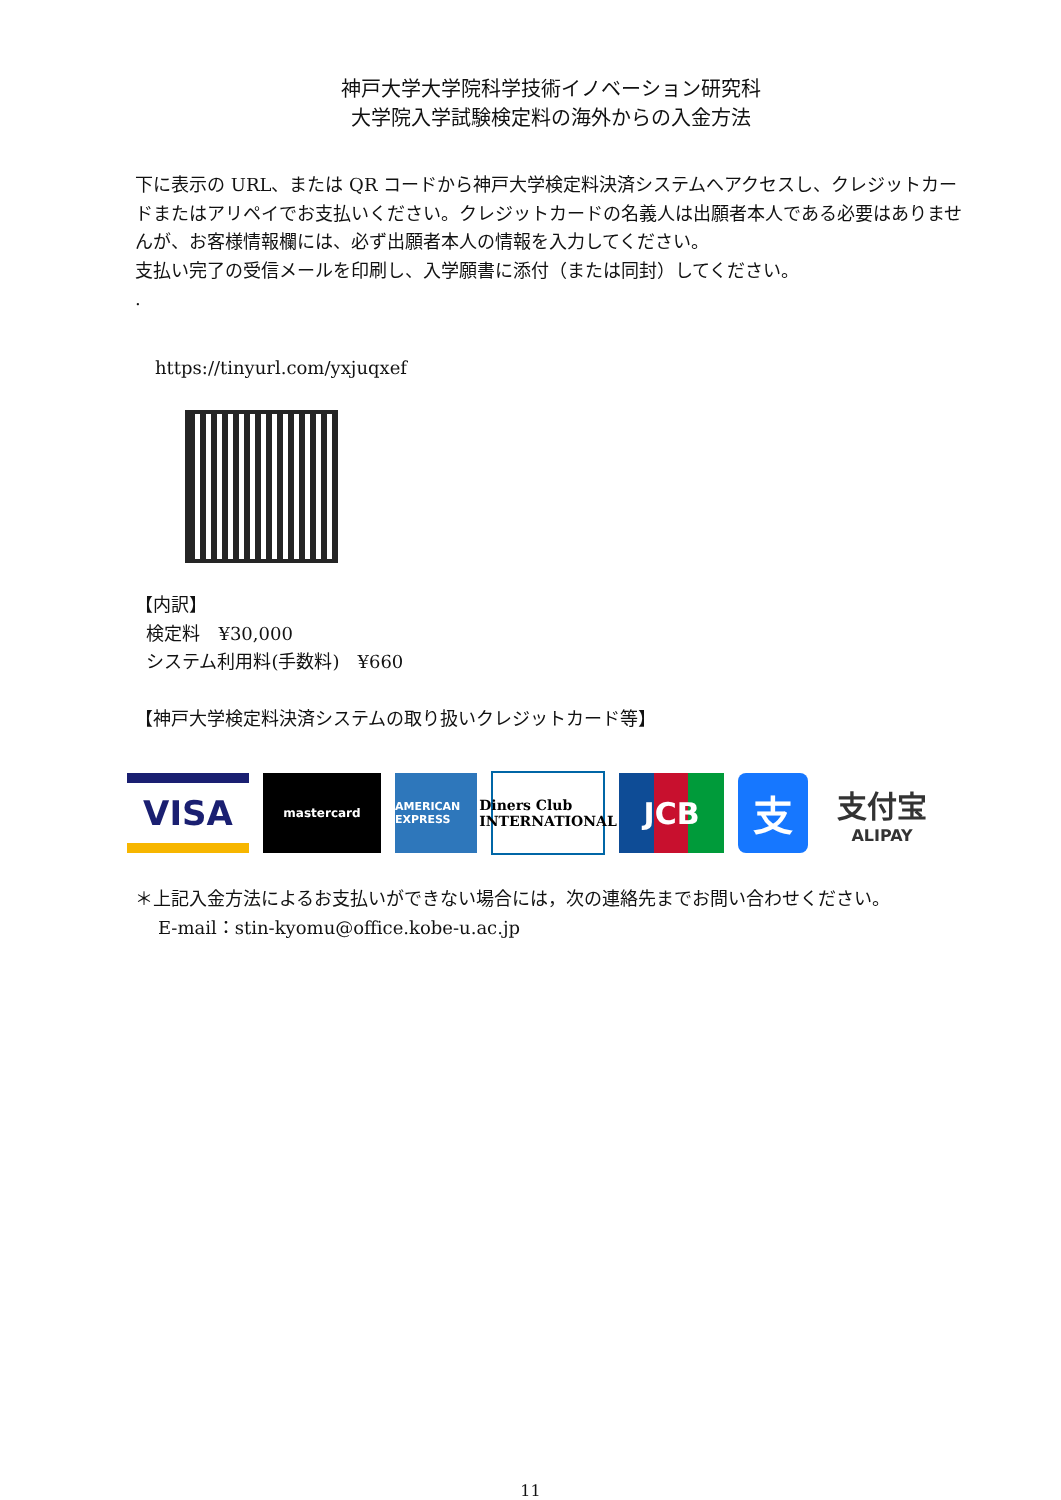神戸大学大学院科学技術イノベーション研究科
大学院入学試験検定料の海外からの入金方法
下に表示の URL、または QR コードから神戸大学検定料決済システムへアクセスし、クレジットカードまたはアリペイでお支払いください。クレジットカードの名義人は出願者本人である必要はありませんが、お客様情報欄には、必ず出願者本人の情報を入力してください。
支払い完了の受信メールを印刷し、入学願書に添付（または同封）してください。
.
https://tinyurl.com/yxjuqxef
【内訳】
検定料　¥30,000
システム利用料(手数料)　¥660
【神戸大学検定料決済システムの取り扱いクレジットカード等】
VISA
mastercard
AMERICAN EXPRESS
Diners Club INTERNATIONAL
JCB
支
支付宝
ALIPAY
＊上記入金方法によるお支払いができない場合には，次の連絡先までお問い合わせください。
E-mail：stin-kyomu@office.kobe-u.ac.jp
11